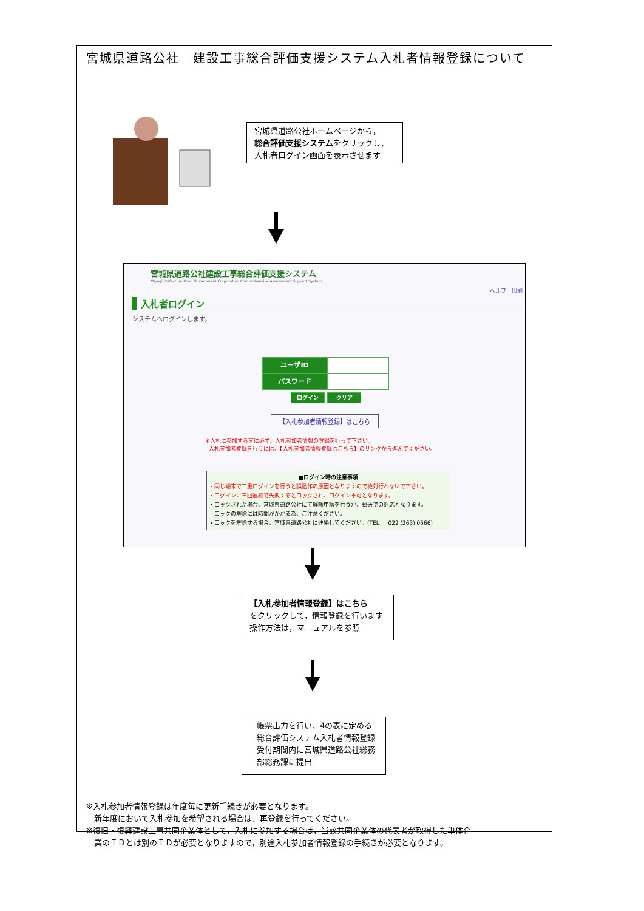宮城県道路公社　建設工事総合評価支援システム入札者情報登録について
宮城県道路公社ホームページから，
総合評価支援システムをクリックし，
入札者ログイン画面を表示させます
宮城県道路公社建設工事総合評価支援システム
Miyagi Prefecture Road Government Corporation Comprehensive Assessment Support System
ヘルプ | 印刷
入札者ログイン
システムへログインします。
ユーザID
パスワード
ログイン クリア
【入札参加者情報登録】はこちら
※入札に参加する前に必ず、入札参加者情報の登録を行って下さい。
入札参加者登録を行うには、【入札参加者情報登録はこちら】のリンクから進んでください。
■ログイン時の注意事項
・同じ端末で二重ログインを行うと誤動作の原因となりますので絶対行わないで下さい。
・ログインに三回連続で失敗するとロックされ、ログイン不可となります。
・ロックされた場合、宮城県道路公社にて解除申請を行うか、郵送での対応となります。
　ロックの解除には時間がかかる為、ご注意ください。
・ロックを解除する場合、宮城県道路公社に連絡してください。(TEL ： 022 (263) 0566)
【入札参加者情報登録】はこちら
をクリックして，情報登録を行います
操作方法は，マニュアルを参照
帳票出力を行い，4の表に定める総合評価システム入札者情報登録受付期間内に宮城県道路公社総務部総務課に提出
※入札参加者情報登録は年度毎に更新手続きが必要となります。
　新年度において入札参加を希望される場合は、再登録を行ってください。
※復旧・復興建設工事共同企業体として，入札に参加する場合は，当該共同企業体の代表者が取得した単体企
　業のＩＤとは別のＩＤが必要となりますので，別途入札参加者情報登録の手続きが必要となります。